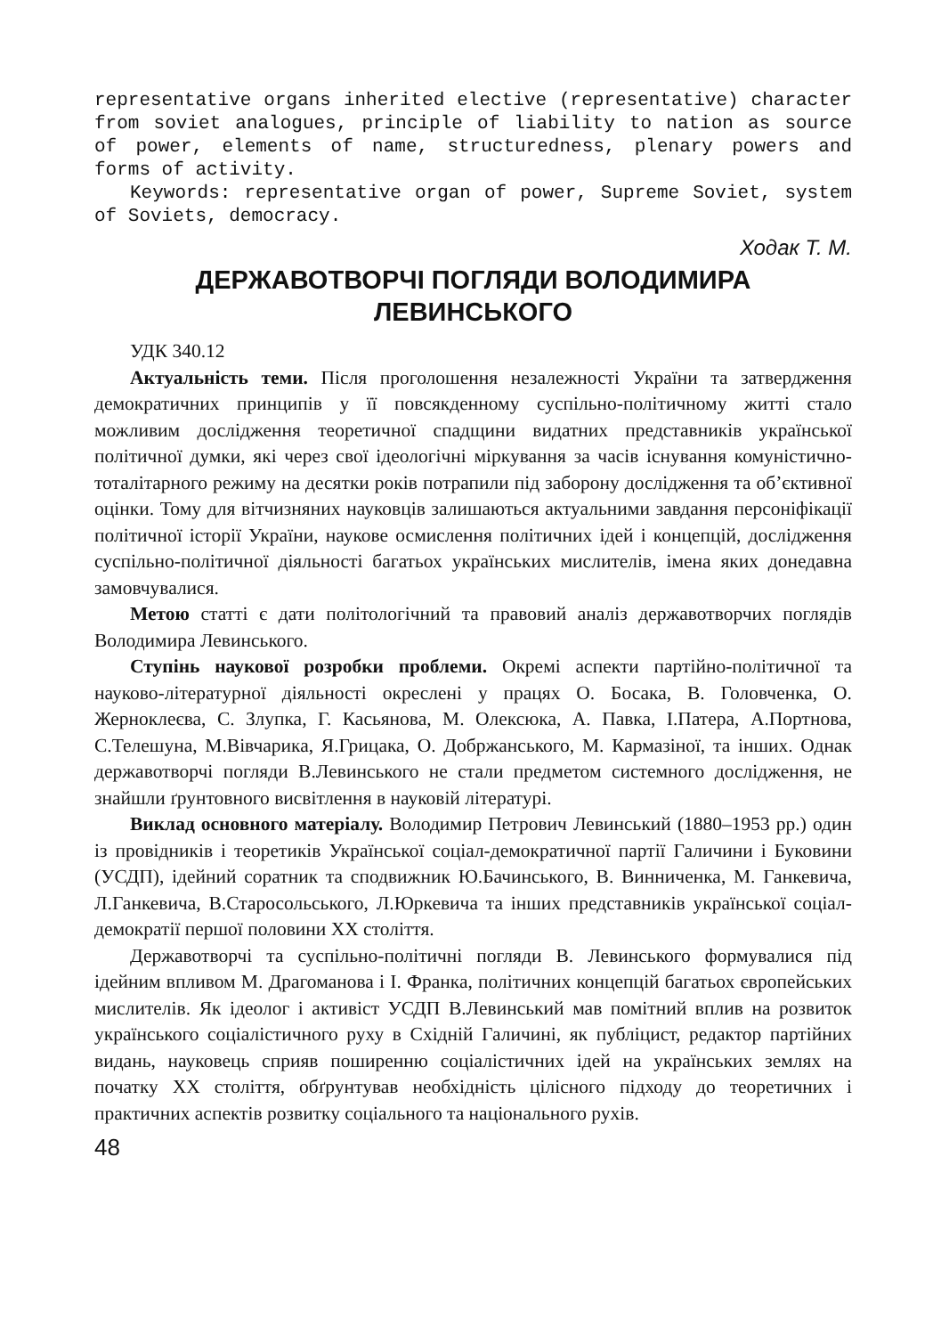representative organs inherited elective (representative) character from soviet analogues, principle of liability to nation as source of power, elements of name, structuredness, plenary powers and forms of activity.
Keywords: representative organ of power, Supreme Soviet, system of Soviets, democracy.
Ходак Т. М.
ДЕРЖАВОТВОРЧІ ПОГЛЯДИ ВОЛОДИМИРА ЛЕВИНСЬКОГО
УДК 340.12
Актуальність теми. Після проголошення незалежності України та затвердження демократичних принципів у її повсякденному суспільно-політичному житті стало можливим дослідження теоретичної спадщини видатних представників української політичної думки, які через свої ідеологічні міркування за часів існування комуністично-тоталітарного режиму на десятки років потрапили під заборону дослідження та об’єктивної оцінки. Тому для вітчизняних науковців залишаються актуальними завдання персоніфікації політичної історії України, наукове осмислення політичних ідей і концепцій, дослідження суспільно-політичної діяльності багатьох українських мислителів, імена яких донедавна замовчувалися.
Метою статті є дати політологічний та правовий аналіз державотворчих поглядів Володимира Левинського.
Ступінь наукової розробки проблеми. Окремі аспекти партійно-політичної та науково-літературної діяльності окреслені у працях О. Босака, В. Головченка, О. Жерноклеєва, С. Злупка, Г. Касьянова, М. Олексюка, А. Павка, І.Патера, А.Портнова, С.Телешуна, М.Вівчарика, Я.Грицака, О. Добржанського, М. Кармазіної, та інших. Однак державотворчі погляди В.Левинського не стали предметом системного дослідження, не знайшли ґрунтовного висвітлення в науковій літературі.
Виклад основного матеріалу. Володимир Петрович Левинський (1880–1953 рр.) один із провідників і теоретиків Української соціал-демократичної партії Галичини і Буковини (УСДП), ідейний соратник та сподвижник Ю.Бачинського, В. Винниченка, М. Ганкевича, Л.Ганкевича, В.Старосольського, Л.Юркевича та інших представників української соціал-демократії першої половини ХХ століття.
Державотворчі та суспільно-політичні погляди В. Левинського формувалися під ідейним впливом М. Драгоманова і І. Франка, політичних концепцій багатьох європейських мислителів. Як ідеолог і активіст УСДП В.Левинський мав помітний вплив на розвиток українського соціалістичного руху в Східній Галичині, як публіцист, редактор партійних видань, науковець сприяв поширенню соціалістичних ідей на українських землях на початку ХХ століття, обґрунтував необхідність цілісного підходу до теоретичних і практичних аспектів розвитку соціального та національного рухів.
48